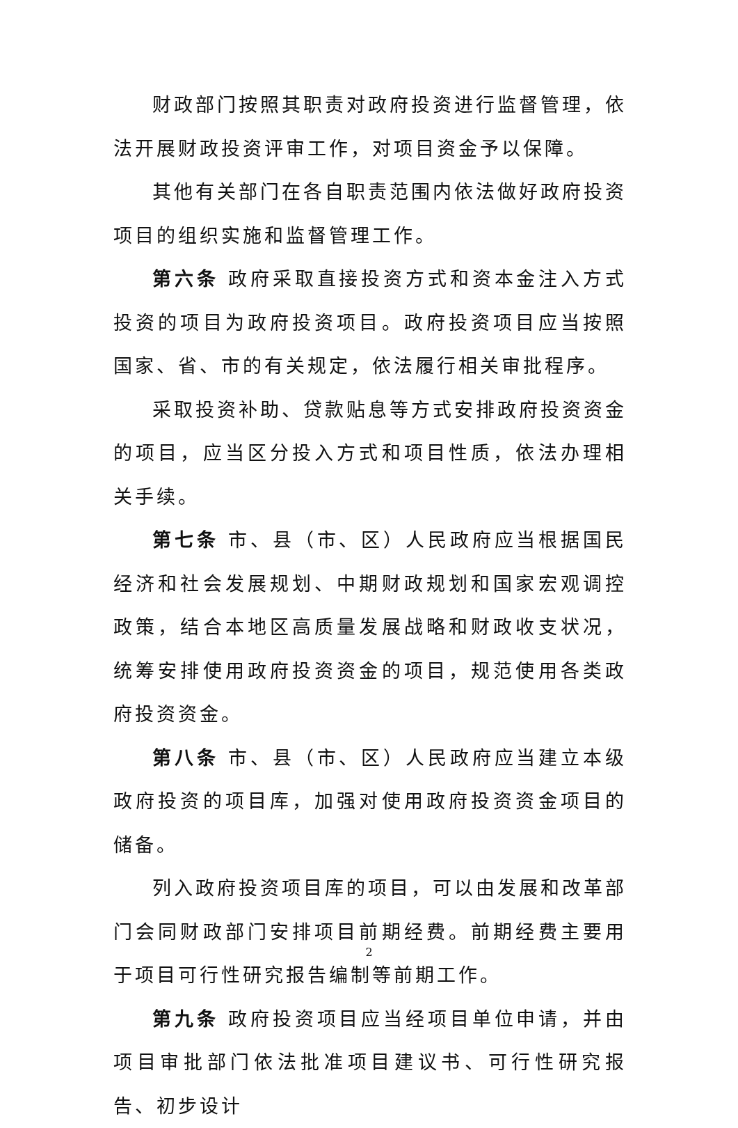财政部门按照其职责对政府投资进行监督管理，依法开展财政投资评审工作，对项目资金予以保障。
其他有关部门在各自职责范围内依法做好政府投资项目的组织实施和监督管理工作。
第六条 政府采取直接投资方式和资本金注入方式投资的项目为政府投资项目。政府投资项目应当按照国家、省、市的有关规定，依法履行相关审批程序。
采取投资补助、贷款贴息等方式安排政府投资资金的项目，应当区分投入方式和项目性质，依法办理相关手续。
第七条 市、县（市、区）人民政府应当根据国民经济和社会发展规划、中期财政规划和国家宏观调控政策，结合本地区高质量发展战略和财政收支状况，统筹安排使用政府投资资金的项目，规范使用各类政府投资资金。
第八条 市、县（市、区）人民政府应当建立本级政府投资的项目库，加强对使用政府投资资金项目的储备。
列入政府投资项目库的项目，可以由发展和改革部门会同财政部门安排项目前期经费。前期经费主要用于项目可行性研究报告编制等前期工作。
第九条 政府投资项目应当经项目单位申请，并由项目审批部门依法批准项目建议书、可行性研究报告、初步设计
2